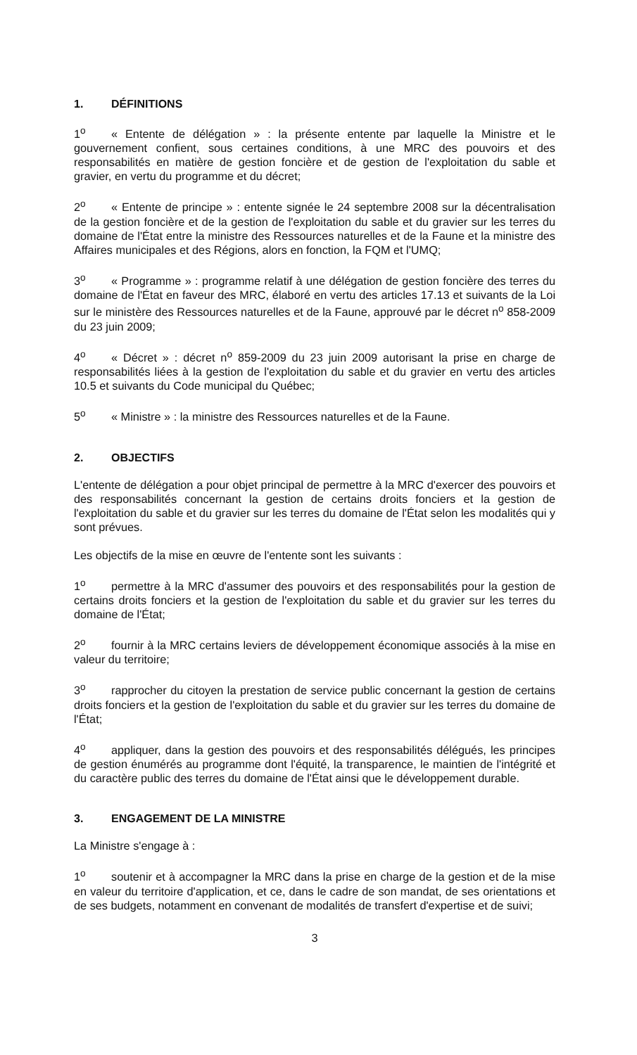1. DÉFINITIONS
1<sup>o</sup> « Entente de délégation » : la présente entente par laquelle la Ministre et le gouvernement confient, sous certaines conditions, à une MRC des pouvoirs et des responsabilités en matière de gestion foncière et de gestion de l'exploitation du sable et gravier, en vertu du programme et du décret;
2<sup>o</sup> « Entente de principe » : entente signée le 24 septembre 2008 sur la décentralisation de la gestion foncière et de la gestion de l'exploitation du sable et du gravier sur les terres du domaine de l'État entre la ministre des Ressources naturelles et de la Faune et la ministre des Affaires municipales et des Régions, alors en fonction, la FQM et l'UMQ;
3<sup>o</sup> « Programme » : programme relatif à une délégation de gestion foncière des terres du domaine de l'État en faveur des MRC, élaboré en vertu des articles 17.13 et suivants de la Loi sur le ministère des Ressources naturelles et de la Faune, approuvé par le décret n<sup>o</sup> 858-2009 du 23 juin 2009;
4<sup>o</sup> « Décret » : décret n<sup>o</sup> 859-2009 du 23 juin 2009 autorisant la prise en charge de responsabilités liées à la gestion de l'exploitation du sable et du gravier en vertu des articles 10.5 et suivants du Code municipal du Québec;
5<sup>o</sup> « Ministre » : la ministre des Ressources naturelles et de la Faune.
2. OBJECTIFS
L'entente de délégation a pour objet principal de permettre à la MRC d'exercer des pouvoirs et des responsabilités concernant la gestion de certains droits fonciers et la gestion de l'exploitation du sable et du gravier sur les terres du domaine de l'État selon les modalités qui y sont prévues.
Les objectifs de la mise en œuvre de l'entente sont les suivants :
1<sup>o</sup> permettre à la MRC d'assumer des pouvoirs et des responsabilités pour la gestion de certains droits fonciers et la gestion de l'exploitation du sable et du gravier sur les terres du domaine de l'État;
2<sup>o</sup> fournir à la MRC certains leviers de développement économique associés à la mise en valeur du territoire;
3<sup>o</sup> rapprocher du citoyen la prestation de service public concernant la gestion de certains droits fonciers et la gestion de l'exploitation du sable et du gravier sur les terres du domaine de l'État;
4<sup>o</sup> appliquer, dans la gestion des pouvoirs et des responsabilités délégués, les principes de gestion énumérés au programme dont l'équité, la transparence, le maintien de l'intégrité et du caractère public des terres du domaine de l'État ainsi que le développement durable.
3. ENGAGEMENT DE LA MINISTRE
La Ministre s'engage à :
1<sup>o</sup> soutenir et à accompagner la MRC dans la prise en charge de la gestion et de la mise en valeur du territoire d'application, et ce, dans le cadre de son mandat, de ses orientations et de ses budgets, notamment en convenant de modalités de transfert d'expertise et de suivi;
3